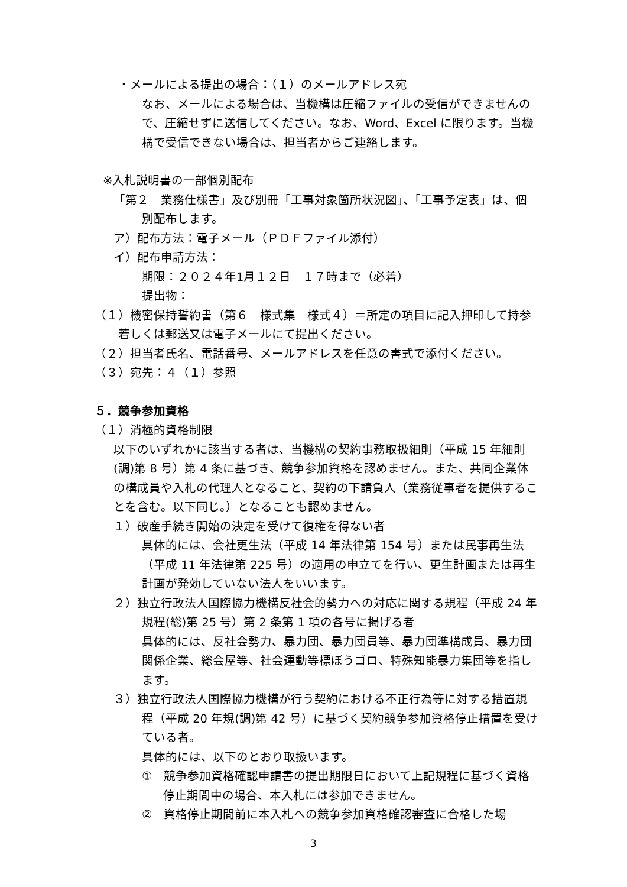・メールによる提出の場合：（１）のメールアドレス宛
なお、メールによる場合は、当機構は圧縮ファイルの受信ができませんので、圧縮せずに送信してください。なお、Word、Excel に限ります。当機構で受信できない場合は、担当者からご連絡します。
※入札説明書の一部個別配布
「第２　業務仕様書」及び別冊「工事対象箇所状況図」、「工事予定表」は、個別配布します。
ア）配布方法：電子メール（ＰＤＦファイル添付）
イ）配布申請方法：
期限：２０２４年1月１２日　１７時まで（必着）
提出物：
（１）機密保持誓約書（第６　様式集　様式４）＝所定の項目に記入押印して持参若しくは郵送又は電子メールにて提出ください。
（２）担当者氏名、電話番号、メールアドレスを任意の書式で添付ください。
（３）宛先：４（１）参照
５．競争参加資格
（１）消極的資格制限
以下のいずれかに該当する者は、当機構の契約事務取扱細則（平成 15 年細則(調)第 8 号）第 4 条に基づき、競争参加資格を認めません。また、共同企業体の構成員や入札の代理人となること、契約の下請負人（業務従事者を提供することを含む。以下同じ。）となることも認めません。
１）破産手続き開始の決定を受けて復権を得ない者
具体的には、会社更生法（平成 14 年法律第 154 号）または民事再生法（平成 11 年法律第 225 号）の適用の申立てを行い、更生計画または再生計画が発効していない法人をいいます。
２）独立行政法人国際協力機構反社会的勢力への対応に関する規程（平成 24 年規程(総)第 25 号）第 2 条第 1 項の各号に掲げる者
具体的には、反社会勢力、暴力団、暴力団員等、暴力団準構成員、暴力団関係企業、総会屋等、社会運動等標ぼうゴロ、特殊知能暴力集団等を指します。
３）独立行政法人国際協力機構が行う契約における不正行為等に対する措置規程（平成 20 年規(調)第 42 号）に基づく契約競争参加資格停止措置を受けている者。
具体的には、以下のとおり取扱います。
①　競争参加資格確認申請書の提出期限日において上記規程に基づく資格停止期間中の場合、本入札には参加できません。
②　資格停止期間前に本入札への競争参加資格確認審査に合格した場
3